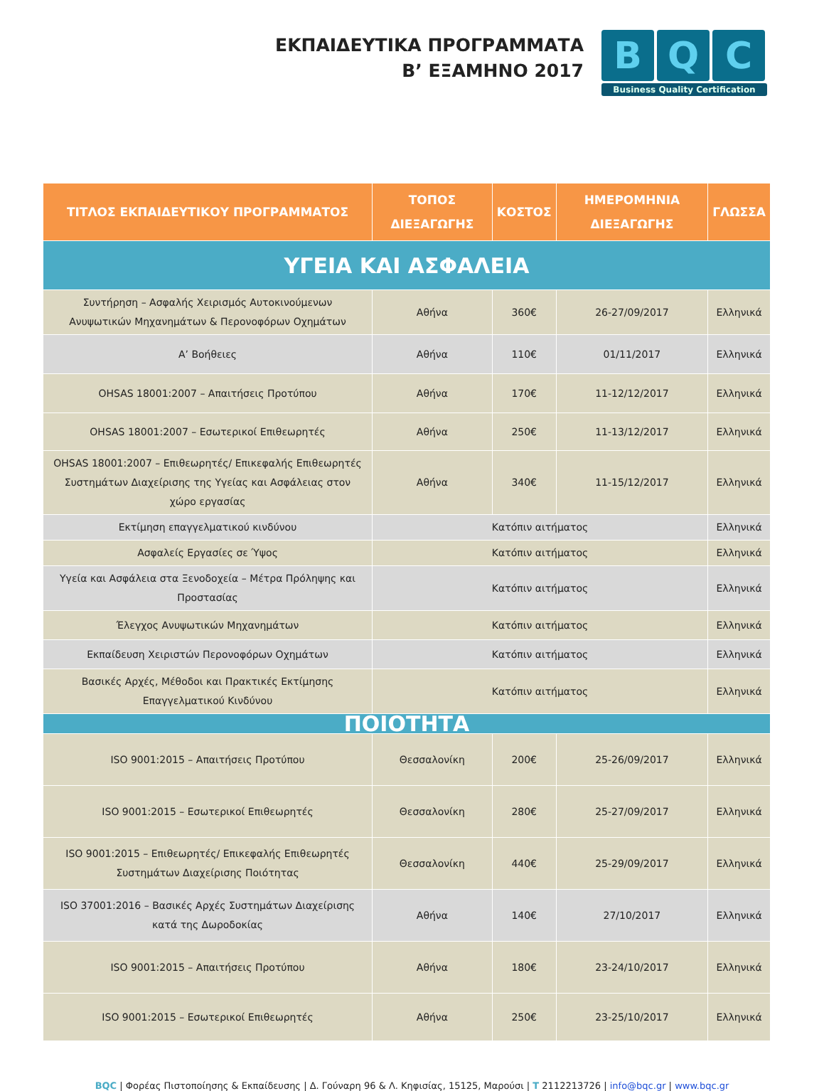ΕΚΠΑΙΔΕΥΤΙΚΑ ΠΡΟΓΡΑΜΜΑΤΑ
Β’ ΕΞΑΜΗΝΟ 2017
B Q C
Business Quality Certification
| ΤΙΤΛΟΣ ΕΚΠΑΙΔΕΥΤΙΚΟΥ ΠΡΟΓΡΑΜΜΑΤΟΣ | ΤΟΠΟΣ ΔΙΕΞΑΓΩΓΗΣ | ΚΟΣΤΟΣ | ΗΜΕΡΟΜΗΝΙΑ ΔΙΕΞΑΓΩΓΗΣ | ΓΛΩΣΣΑ |
| --- | --- | --- | --- | --- |
| ΥΓΕΙΑ ΚΑΙ ΑΣΦΑΛΕΙΑ | | | | |
| Συντήρηση – Ασφαλής Χειρισμός Αυτοκινούμενων Ανυψωτικών Μηχανημάτων & Περονοφόρων Οχημάτων | Αθήνα | 360€ | 26-27/09/2017 | Ελληνικά |
| Α’ Βοήθειες | Αθήνα | 110€ | 01/11/2017 | Ελληνικά |
| OHSAS 18001:2007 – Απαιτήσεις Προτύπου | Αθήνα | 170€ | 11-12/12/2017 | Ελληνικά |
| OHSAS 18001:2007 – Εσωτερικοί Επιθεωρητές | Αθήνα | 250€ | 11-13/12/2017 | Ελληνικά |
| OHSAS 18001:2007 – Επιθεωρητές/ Επικεφαλής Επιθεωρητές Συστημάτων Διαχείρισης της Υγείας και Ασφάλειας στον χώρο εργασίας | Αθήνα | 340€ | 11-15/12/2017 | Ελληνικά |
| Εκτίμηση επαγγελματικού κινδύνου | Κατόπιν αιτήματος | | | Ελληνικά |
| Ασφαλείς Εργασίες σε Ύψος | Κατόπιν αιτήματος | | | Ελληνικά |
| Υγεία και Ασφάλεια στα Ξενοδοχεία – Μέτρα Πρόληψης και Προστασίας | Κατόπιν αιτήματος | | | Ελληνικά |
| Έλεγχος Ανυψωτικών Μηχανημάτων | Κατόπιν αιτήματος | | | Ελληνικά |
| Εκπαίδευση Χειριστών Περονοφόρων Οχημάτων | Κατόπιν αιτήματος | | | Ελληνικά |
| Βασικές Αρχές, Μέθοδοι και Πρακτικές Εκτίμησης Επαγγελματικού Κινδύνου | Κατόπιν αιτήματος | | | Ελληνικά |
| ΠΟΙΟΤΗΤΑ | | | | |
| ISO 9001:2015 – Απαιτήσεις Προτύπου | Θεσσαλονίκη | 200€ | 25-26/09/2017 | Ελληνικά |
| ISO 9001:2015 – Εσωτερικοί Επιθεωρητές | Θεσσαλονίκη | 280€ | 25-27/09/2017 | Ελληνικά |
| ISO 9001:2015 – Επιθεωρητές/ Επικεφαλής Επιθεωρητές Συστημάτων Διαχείρισης Ποιότητας | Θεσσαλονίκη | 440€ | 25-29/09/2017 | Ελληνικά |
| ISO 37001:2016 – Βασικές Αρχές Συστημάτων Διαχείρισης κατά της Δωροδοκίας | Αθήνα | 140€ | 27/10/2017 | Ελληνικά |
| ISO 9001:2015 – Απαιτήσεις Προτύπου | Αθήνα | 180€ | 23-24/10/2017 | Ελληνικά |
| ISO 9001:2015 – Εσωτερικοί Επιθεωρητές | Αθήνα | 250€ | 23-25/10/2017 | Ελληνικά |
BQC | Φορέας Πιστοποίησης & Εκπαίδευσης | Δ. Γούναρη 96 & Λ. Κηφισίας, 15125, Μαρούσι | T 2112213726 | info@bqc.gr | www.bqc.gr